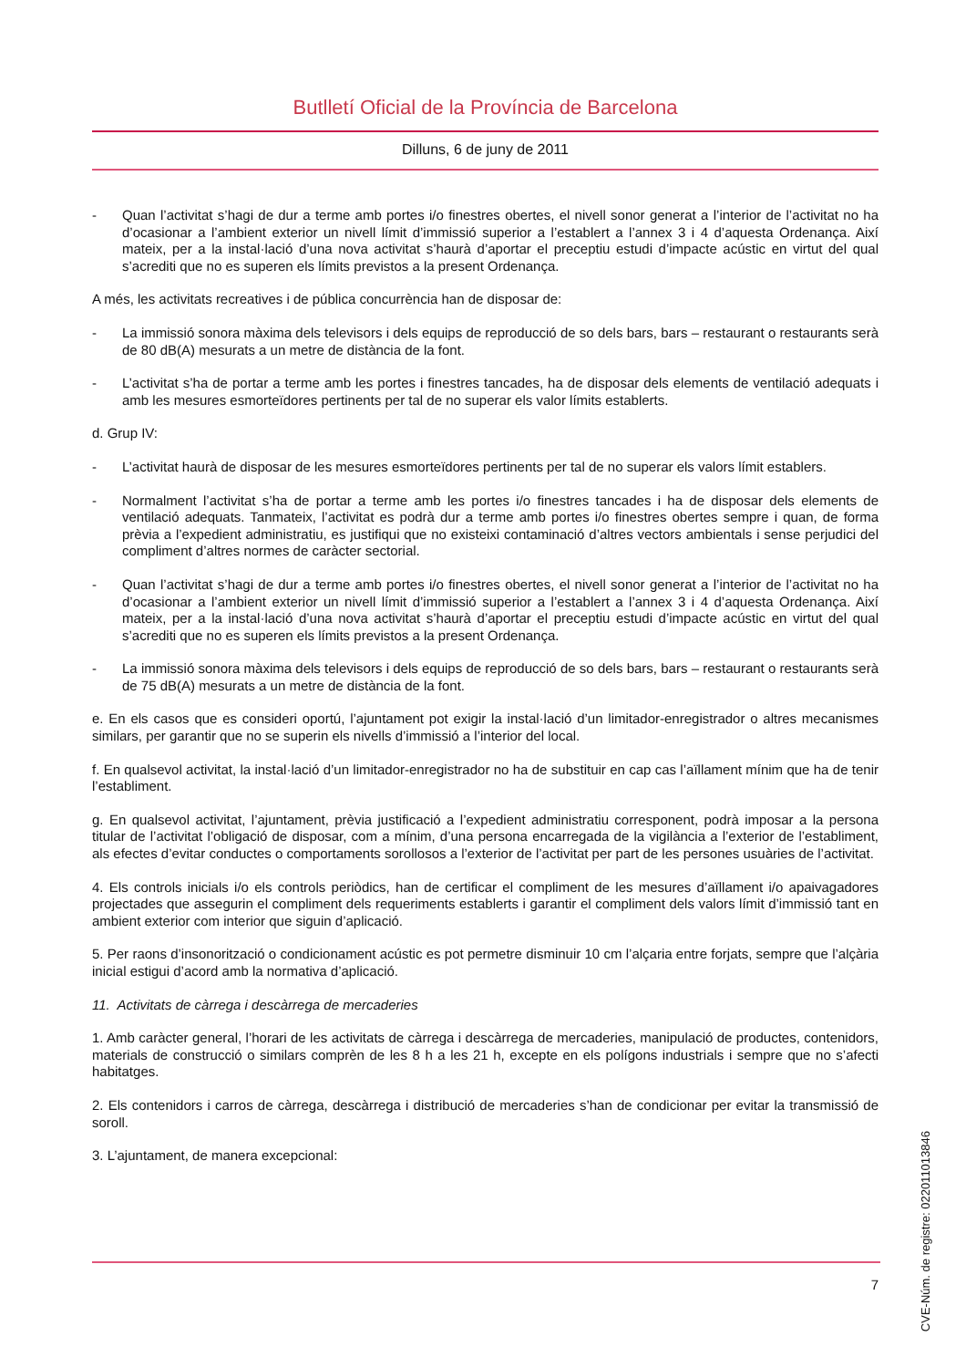Butlletí Oficial de la Província de Barcelona
Dilluns, 6 de juny de 2011
- Quan l’activitat s’hagi de dur a terme amb portes i/o finestres obertes, el nivell sonor generat a l’interior de l’activitat no ha d’ocasionar a l’ambient exterior un nivell límit d’immissió superior a l’establert a l’annex 3 i 4 d’aquesta Ordenança. Així mateix, per a la instal·lació d’una nova activitat s’haurà d’aportar el preceptiu estudi d’impacte acústic en virtut del qual s’acrediti que no es superen els límits previstos a la present Ordenança.
A més, les activitats recreatives i de pública concurrència han de disposar de:
- La immissió sonora màxima dels televisors i dels equips de reproducció de so dels bars, bars – restaurant o restaurants serà de 80 dB(A) mesurats a un metre de distància de la font.
- L’activitat s’ha de portar a terme amb les portes i finestres tancades, ha de disposar dels elements de ventilació adequats i amb les mesures esmorteïdores pertinents per tal de no superar els valor límits establerts.
d. Grup IV:
- L’activitat haurà de disposar de les mesures esmorteïdores pertinents per tal de no superar els valors límit establers.
- Normalment l’activitat s’ha de portar a terme amb les portes i/o finestres tancades i ha de disposar dels elements de ventilació adequats. Tanmateix, l’activitat es podrà dur a terme amb portes i/o finestres obertes sempre i quan, de forma prèvia a l’expedient administratiu, es justifiqui que no existeixi contaminació d’altres vectors ambientals i sense perjudici del compliment d’altres normes de caràcter sectorial.
- Quan l’activitat s’hagi de dur a terme amb portes i/o finestres obertes, el nivell sonor generat a l’interior de l’activitat no ha d’ocasionar a l’ambient exterior un nivell límit d’immissió superior a l’establert a l’annex 3 i 4 d’aquesta Ordenança. Així mateix, per a la instal·lació d’una nova activitat s’haurà d’aportar el preceptiu estudi d’impacte acústic en virtut del qual s’acrediti que no es superen els límits previstos a la present Ordenança.
- La immissió sonora màxima dels televisors i dels equips de reproducció de so dels bars, bars – restaurant o restaurants serà de 75 dB(A) mesurats a un metre de distància de la font.
e. En els casos que es consideri oportú, l’ajuntament pot exigir la instal·lació d’un limitador-enregistrador o altres mecanismes similars, per garantir que no se superin els nivells d’immissió a l’interior del local.
f. En qualsevol activitat, la instal·lació d’un limitador-enregistrador no ha de substituir en cap cas l’aïllament mínim que ha de tenir l’establiment.
g. En qualsevol activitat, l’ajuntament, prèvia justificació a l’expedient administratiu corresponent, podrà imposar a la persona titular de l’activitat l’obligació de disposar, com a mínim, d’una persona encarregada de la vigilància a l’exterior de l’establiment, als efectes d’evitar conductes o comportaments sorollosos a l’exterior de l’activitat per part de les persones usuàries de l’activitat.
4. Els controls inicials i/o els controls periòdics, han de certificar el compliment de les mesures d’aïllament i/o apaivagadores projectades que assegurin el compliment dels requeriments establerts i garantir el compliment dels valors límit d’immissió tant en ambient exterior com interior que siguin d’aplicació.
5. Per raons d’insonorització o condicionament acústic es pot permetre disminuir 10 cm l’alçaria entre forjats, sempre que l’alçària inicial estigui d’acord amb la normativa d’aplicació.
11. Activitats de càrrega i descàrrega de mercaderies
1. Amb caràcter general, l’horari de les activitats de càrrega i descàrrega de mercaderies, manipulació de productes, contenidors, materials de construcció o similars comprèn de les 8 h a les 21 h, excepte en els polígons industrials i sempre que no s’afecti habitatges.
2. Els contenidors i carros de càrrega, descàrrega i distribució de mercaderies s’han de condicionar per evitar la transmissió de soroll.
3. L’ajuntament, de manera excepcional:
7
CVE-Núm. de registre: 022011013846